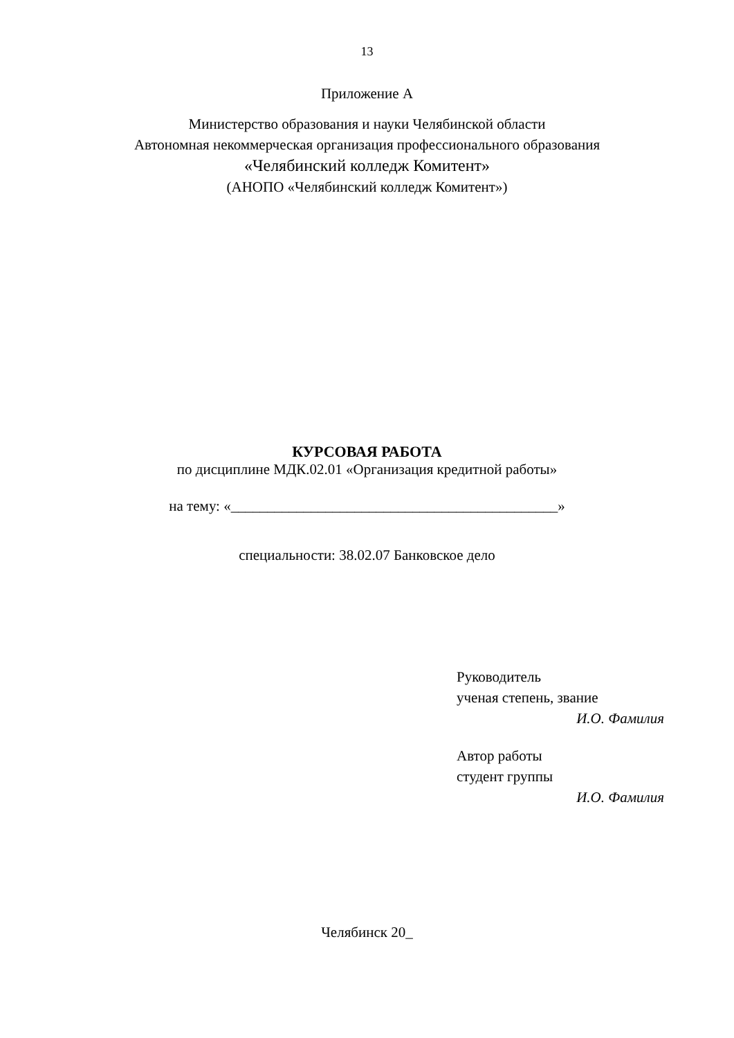13
Приложение А
Министерство образования и науки Челябинской области
Автономная некоммерческая организация профессионального образования
«Челябинский колледж Комитент»
(АНОПО «Челябинский колледж Комитент»)
КУРСОВАЯ РАБОТА
по дисциплине МДК.02.01 «Организация кредитной работы»
на тему: «_____________________________________________»
специальности: 38.02.07 Банковское дело
Руководитель
ученая степень, звание
И.О. Фамилия
Автор работы
студент группы
И.О. Фамилия
Челябинск 20_